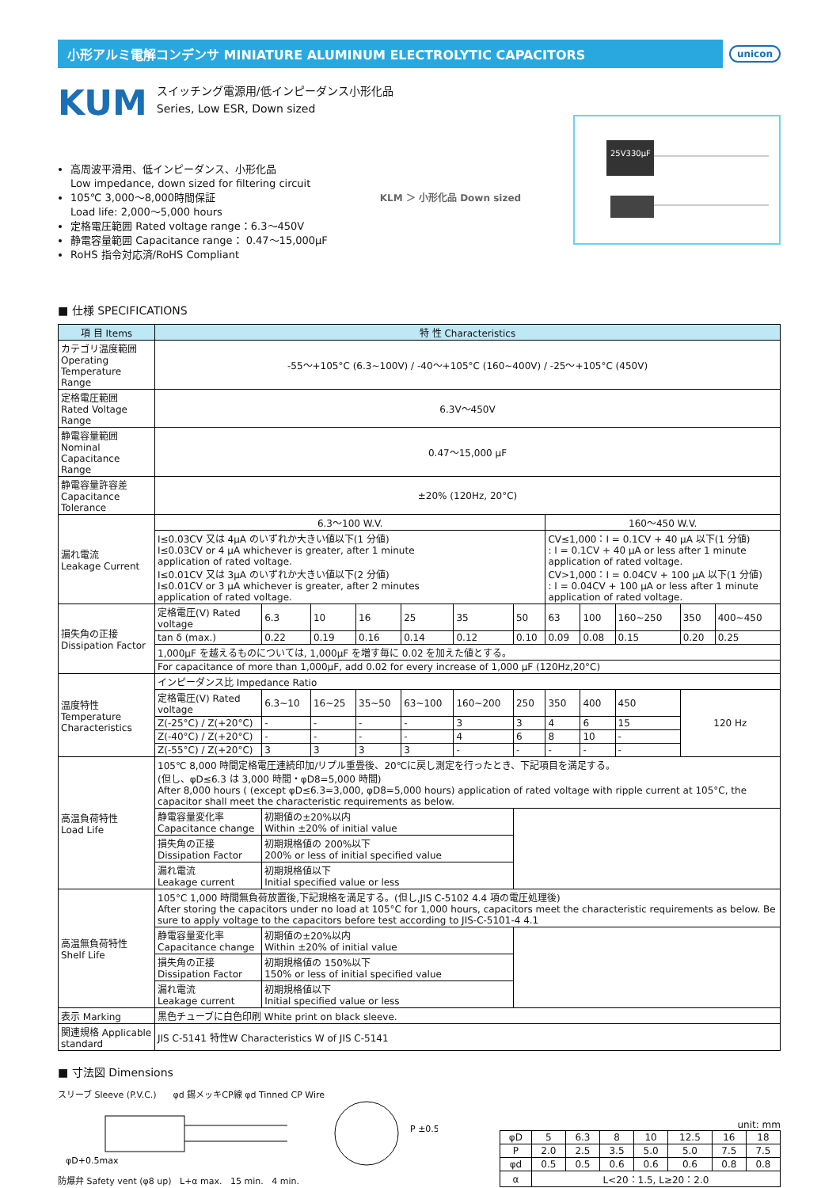小形アルミ電解コンデンサ MINIATURE ALUMINUM ELECTROLYTIC CAPACITORS
unicon
KUM
スイッチング電源用/低インピーダンス小形化品
Series, Low ESR, Down sized
高周波平滑用、低インピーダンス、小形化品
Low impedance, down sized for filtering circuit
105℃ 3,000～8,000時間保証
Load life: 2,000～5,000 hours
定格電圧範囲 Rated voltage range：6.3～450V
静電容量範囲 Capacitance range： 0.47～15,000μF
RoHS 指令対応済/RoHS Compliant
KLM ＞ 小形化品 Down sized
25V330μF
■ 仕様 SPECIFICATIONS
| 項 目 Items | 特 性 Characteristics | | | | | | | | | | | |
| --- | --- | --- | --- | --- | --- | --- | --- | --- | --- | --- | --- | --- |
| カテゴリ温度範囲 Operating Temperature Range | -55～+105°C (6.3~100V) / -40～+105°C (160~400V) / -25～+105°C (450V) | | | | | | | | | | | |
| 定格電圧範囲 Rated Voltage Range | 6.3V～450V | | | | | | | | | | | |
| 静電容量範囲 Nominal Capacitance Range | 0.47～15,000 μF | | | | | | | | | | | |
| 静電容量許容差 Capacitance Tolerance | ±20% (120Hz, 20°C) | | | | | | | | | | | |
| 漏れ電流 Leakage Current | 6.3～100 W.V. | | | | | | | 160～450 W.V. | | | | |
| | I≤0.03CV 又は 4μA のいずれか大きい値以下(1 分値) I≤0.03CV or 4 μA whichever is greater, after 1 minute application of rated voltage. I≤0.01CV 又は 3μA のいずれか大きい値以下(2 分値) I≤0.01CV or 3 μA whichever is greater, after 2 minutes application of rated voltage. | | | | | | | CV≤1,000：I = 0.1CV + 40 μA 以下(1 分値) : I = 0.1CV + 40 μA or less after 1 minute application of rated voltage. CV>1,000：I = 0.04CV + 100 μA 以下(1 分値) : I = 0.04CV + 100 μA or less after 1 minute application of rated voltage. | | | | |
| 損失角の正接 Dissipation Factor | 定格電圧(V) Rated voltage | 6.3 | 10 | 16 | 25 | 35 | 50 | 63 | 100 | 160~250 | 350 | 400~450 |
| | tan δ (max.) | 0.22 | 0.19 | 0.16 | 0.14 | 0.12 | 0.10 | 0.09 | 0.08 | 0.15 | 0.20 | 0.25 |
| | 1,000μF を越えるものについては, 1,000μF を増す毎に 0.02 を加えた値とする。 | | | | | | | | | | | |
| | For capacitance of more than 1,000μF, add 0.02 for every increase of 1,000 μF (120Hz,20°C) | | | | | | | | | | | |
| 温度特性 Temperature Characteristics | インピーダンス比 Impedance Ratio | | | | | | | | | | | |
| | 定格電圧(V) Rated voltage | 6.3~10 | 16~25 | 35~50 | 63~100 | 160~200 | 250 | 350 | 400 | 450 | 120 Hz | |
| | Z(-25°C) / Z(+20°C) | - | - | - | - | 3 | 3 | 4 | 6 | 15 | | |
| | Z(-40°C) / Z(+20°C) | - | - | - | - | 4 | 6 | 8 | 10 | - | | |
| | Z(-55°C) / Z(+20°C) | 3 | 3 | 3 | 3 | - | - | - | - | - | | |
| 高温負荷特性 Load Life | 105℃ 8,000 時間定格電圧連続印加/リプル重畳後、20℃に戻し測定を行ったとき、下記項目を満足する。 (但し、φD≤6.3 は 3,000 時間・φD8=5,000 時間) After 8,000 hours ( (except φD≤6.3=3,000, φD8=5,000 hours) application of rated voltage with ripple current at 105°C, the capacitor shall meet the characteristic requirements as below. | | | | | | | | | | | |
| | 静電容量変化率 Capacitance change | 初期値の±20%以内 Within ±20% of initial value | | | | | | | | | | |
| | 損失角の正接 Dissipation Factor | 初期規格値の 200%以下 200% or less of initial specified value | | | | | | | | | | |
| | 漏れ電流 Leakage current | 初期規格値以下 Initial specified value or less | | | | | | | | | | |
| 高温無負荷特性 Shelf Life | 105°C 1,000 時間無負荷放置後,下記規格を満足する。(但し,JIS C-5102 4.4 項の電圧処理後) After storing the capacitors under no load at 105°C for 1,000 hours, capacitors meet the characteristic requirements as below. Be sure to apply voltage to the capacitors before test according to JIS-C-5101-4 4.1 | | | | | | | | | | | |
| | 静電容量変化率 Capacitance change | 初期値の±20%以内 Within ±20% of initial value | | | | | | | | | | |
| | 損失角の正接 Dissipation Factor | 初期規格値の 150%以下 150% or less of initial specified value | | | | | | | | | | |
| | 漏れ電流 Leakage current | 初期規格値以下 Initial specified value or less | | | | | | | | | | |
| 表示 Marking | 黒色チューブに白色印刷 White print on black sleeve. | | | | | | | | | | | |
| 関連規格 Applicable standard | JIS C-5141 特性W Characteristics W of JIS C-5141 | | | | | | | | | | | |
■ 寸法図 Dimensions
スリーブ Sleeve (P.V.C.) φd 錫メッキCP線 φd Tinned CP Wire
P ±0.5
φD+0.5max
防爆弁 Safety vent (φ8 up) L+α max. 15 min. 4 min.
unit: mm
| φD | 5 | 6.3 | 8 | 10 | 12.5 | 16 | 18 |
| --- | --- | --- | --- | --- | --- | --- | --- |
| P | 2.0 | 2.5 | 3.5 | 5.0 | 5.0 | 7.5 | 7.5 |
| φd | 0.5 | 0.5 | 0.6 | 0.6 | 0.6 | 0.8 | 0.8 |
| α | L<20：1.5, L≥20：2.0 | | | | | | |